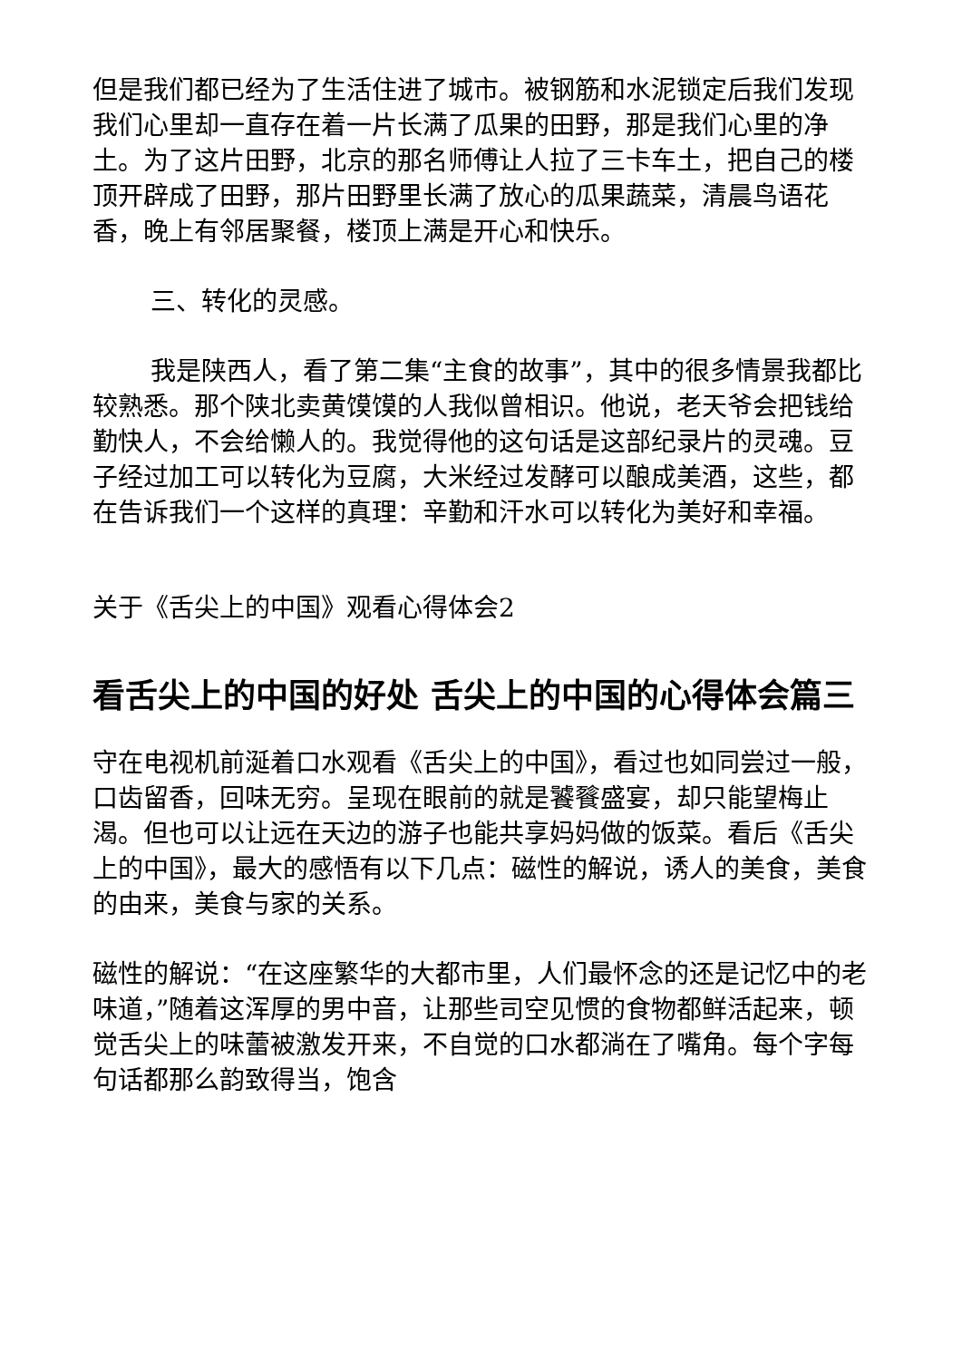但是我们都已经为了生活住进了城市。被钢筋和水泥锁定后我们发现我们心里却一直存在着一片长满了瓜果的田野，那是我们心里的净土。为了这片田野，北京的那名师傅让人拉了三卡车土，把自己的楼顶开辟成了田野，那片田野里长满了放心的瓜果蔬菜，清晨鸟语花香，晚上有邻居聚餐，楼顶上满是开心和快乐。
三、转化的灵感。
我是陕西人，看了第二集“主食的故事”，其中的很多情景我都比较熟悉。那个陕北卖黄馍馍的人我似曾相识。他说，老天爷会把钱给勤快人，不会给懒人的。我觉得他的这句话是这部纪录片的灵魂。豆子经过加工可以转化为豆腐，大米经过发酵可以酿成美酒，这些，都在告诉我们一个这样的真理：辛勤和汗水可以转化为美好和幸福。
关于《舌尖上的中国》观看心得体会2
看舌尖上的中国的好处 舌尖上的中国的心得体会篇三
守在电视机前涎着口水观看《舌尖上的中国》，看过也如同尝过一般，口齿留香，回味无穷。呈现在眼前的就是饕餮盛宴，却只能望梅止渴。但也可以让远在天边的游子也能共享妈妈做的饭菜。看后《舌尖上的中国》，最大的感悟有以下几点：磁性的解说，诱人的美食，美食的由来，美食与家的关系。
磁性的解说：“在这座繁华的大都市里，人们最怀念的还是记忆中的老味道，”随着这浑厚的男中音，让那些司空见惯的食物都鲜活起来，顿觉舌尖上的味蕾被激发开来，不自觉的口水都淌在了嘴角。每个字每句话都那么韵致得当，饱含